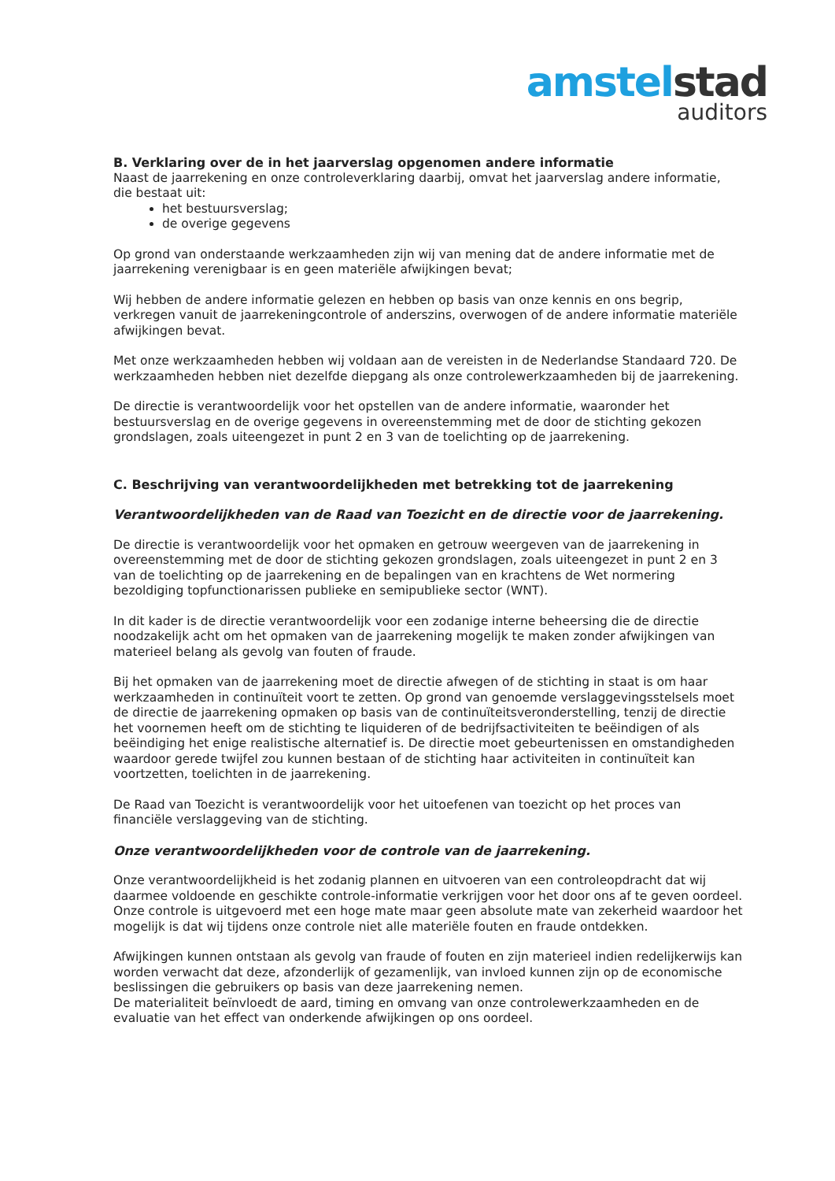amstel stad
auditors
B. Verklaring over de in het jaarverslag opgenomen andere informatie
Naast de jaarrekening en onze controleverklaring daarbij, omvat het jaarverslag andere informatie, die bestaat uit:
het bestuursverslag;
de overige gegevens
Op grond van onderstaande werkzaamheden zijn wij van mening dat de andere informatie met de jaarrekening verenigbaar is en geen materiële afwijkingen bevat;
Wij hebben de andere informatie gelezen en hebben op basis van onze kennis en ons begrip, verkregen vanuit de jaarrekeningcontrole of anderszins, overwogen of de andere informatie materiële afwijkingen bevat.
Met onze werkzaamheden hebben wij voldaan aan de vereisten in de Nederlandse Standaard 720. De werkzaamheden hebben niet dezelfde diepgang als onze controlewerkzaamheden bij de jaarrekening.
De directie is verantwoordelijk voor het opstellen van de andere informatie, waaronder het bestuursverslag en de overige gegevens in overeenstemming met de door de stichting gekozen grondslagen, zoals uiteengezet in punt 2 en 3 van de toelichting op de jaarrekening.
C. Beschrijving van verantwoordelijkheden met betrekking tot de jaarrekening
Verantwoordelijkheden van de Raad van Toezicht en de directie voor de jaarrekening.
De directie is verantwoordelijk voor het opmaken en getrouw weergeven van de jaarrekening in overeenstemming met de door de stichting gekozen grondslagen, zoals uiteengezet in punt 2 en 3 van de toelichting op de jaarrekening en de bepalingen van en krachtens de Wet normering bezoldiging topfunctionarissen publieke en semipublieke sector (WNT).
In dit kader is de directie verantwoordelijk voor een zodanige interne beheersing die de directie noodzakelijk acht om het opmaken van de jaarrekening mogelijk te maken zonder afwijkingen van materieel belang als gevolg van fouten of fraude.
Bij het opmaken van de jaarrekening moet de directie afwegen of de stichting in staat is om haar werkzaamheden in continuïteit voort te zetten. Op grond van genoemde verslaggevingsstelsels moet de directie de jaarrekening opmaken op basis van de continuïteitsveronderstelling, tenzij de directie het voornemen heeft om de stichting te liquideren of de bedrijfsactiviteiten te beëindigen of als beëindiging het enige realistische alternatief is. De directie moet gebeurtenissen en omstandigheden waardoor gerede twijfel zou kunnen bestaan of de stichting haar activiteiten in continuïteit kan voortzetten, toelichten in de jaarrekening.
De Raad van Toezicht is verantwoordelijk voor het uitoefenen van toezicht op het proces van financiële verslaggeving van de stichting.
Onze verantwoordelijkheden voor de controle van de jaarrekening.
Onze verantwoordelijkheid is het zodanig plannen en uitvoeren van een controleopdracht dat wij daarmee voldoende en geschikte controle-informatie verkrijgen voor het door ons af te geven oordeel. Onze controle is uitgevoerd met een hoge mate maar geen absolute mate van zekerheid waardoor het mogelijk is dat wij tijdens onze controle niet alle materiële fouten en fraude ontdekken.
Afwijkingen kunnen ontstaan als gevolg van fraude of fouten en zijn materieel indien redelijkerwijs kan worden verwacht dat deze, afzonderlijk of gezamenlijk, van invloed kunnen zijn op de economische beslissingen die gebruikers op basis van deze jaarrekening nemen.
De materialiteit beïnvloedt de aard, timing en omvang van onze controlewerkzaamheden en de evaluatie van het effect van onderkende afwijkingen op ons oordeel.